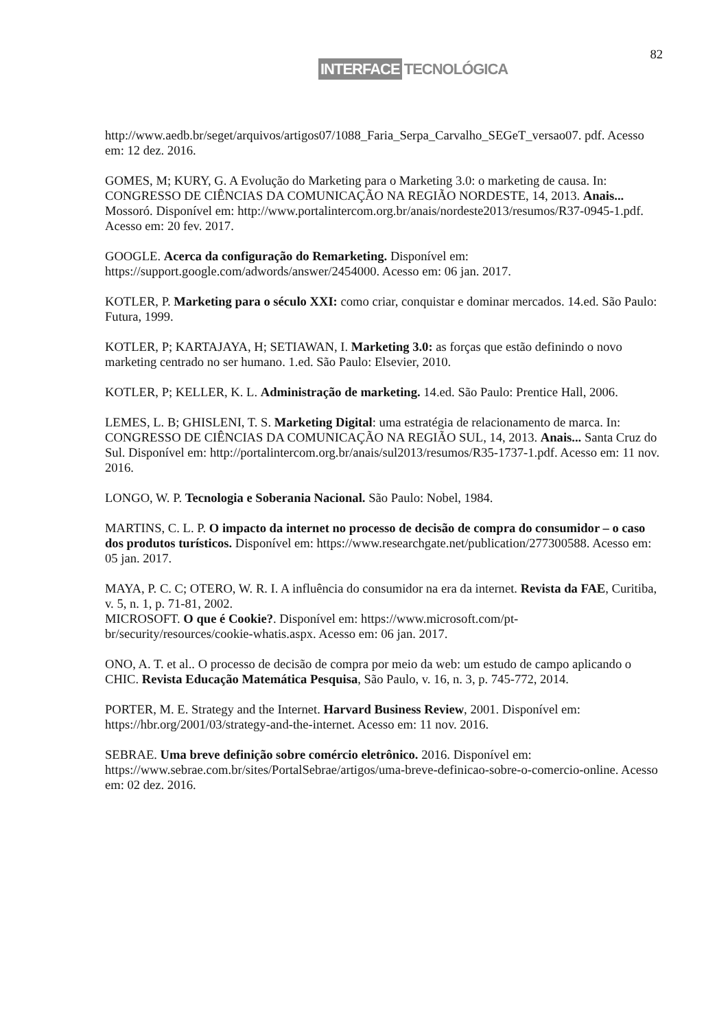82
INTERFACE TECNOLÓGICA
http://www.aedb.br/seget/arquivos/artigos07/1088_Faria_Serpa_Carvalho_SEGeT_versao07. pdf. Acesso em: 12 dez. 2016.
GOMES, M; KURY, G. A Evolução do Marketing para o Marketing 3.0: o marketing de causa. In: CONGRESSO DE CIÊNCIAS DA COMUNICAÇÃO NA REGIÃO NORDESTE, 14, 2013. Anais... Mossoró. Disponível em: http://www.portalintercom.org.br/anais/nordeste2013/resumos/R37-0945-1.pdf. Acesso em: 20 fev. 2017.
GOOGLE. Acerca da configuração do Remarketing. Disponível em: https://support.google.com/adwords/answer/2454000. Acesso em: 06 jan. 2017.
KOTLER, P. Marketing para o século XXI: como criar, conquistar e dominar mercados. 14.ed. São Paulo: Futura, 1999.
KOTLER, P; KARTAJAYA, H; SETIAWAN, I. Marketing 3.0: as forças que estão definindo o novo marketing centrado no ser humano. 1.ed. São Paulo: Elsevier, 2010.
KOTLER, P; KELLER, K. L. Administração de marketing. 14.ed. São Paulo: Prentice Hall, 2006.
LEMES, L. B; GHISLENI, T. S. Marketing Digital: uma estratégia de relacionamento de marca. In: CONGRESSO DE CIÊNCIAS DA COMUNICAÇÃO NA REGIÃO SUL, 14, 2013. Anais... Santa Cruz do Sul. Disponível em: http://portalintercom.org.br/anais/sul2013/resumos/R35-1737-1.pdf. Acesso em: 11 nov. 2016.
LONGO, W. P. Tecnologia e Soberania Nacional. São Paulo: Nobel, 1984.
MARTINS, C. L. P. O impacto da internet no processo de decisão de compra do consumidor – o caso dos produtos turísticos. Disponível em: https://www.researchgate.net/publication/277300588. Acesso em: 05 jan. 2017.
MAYA, P. C. C; OTERO, W. R. I. A influência do consumidor na era da internet. Revista da FAE, Curitiba, v. 5, n. 1, p. 71-81, 2002.
MICROSOFT. O que é Cookie?. Disponível em: https://www.microsoft.com/pt-br/security/resources/cookie-whatis.aspx. Acesso em: 06 jan. 2017.
ONO, A. T. et al.. O processo de decisão de compra por meio da web: um estudo de campo aplicando o CHIC. Revista Educação Matemática Pesquisa, São Paulo, v. 16, n. 3, p. 745-772, 2014.
PORTER, M. E. Strategy and the Internet. Harvard Business Review, 2001. Disponível em: https://hbr.org/2001/03/strategy-and-the-internet. Acesso em: 11 nov. 2016.
SEBRAE. Uma breve definição sobre comércio eletrônico. 2016. Disponível em: https://www.sebrae.com.br/sites/PortalSebrae/artigos/uma-breve-definicao-sobre-o-comercio-online. Acesso em: 02 dez. 2016.